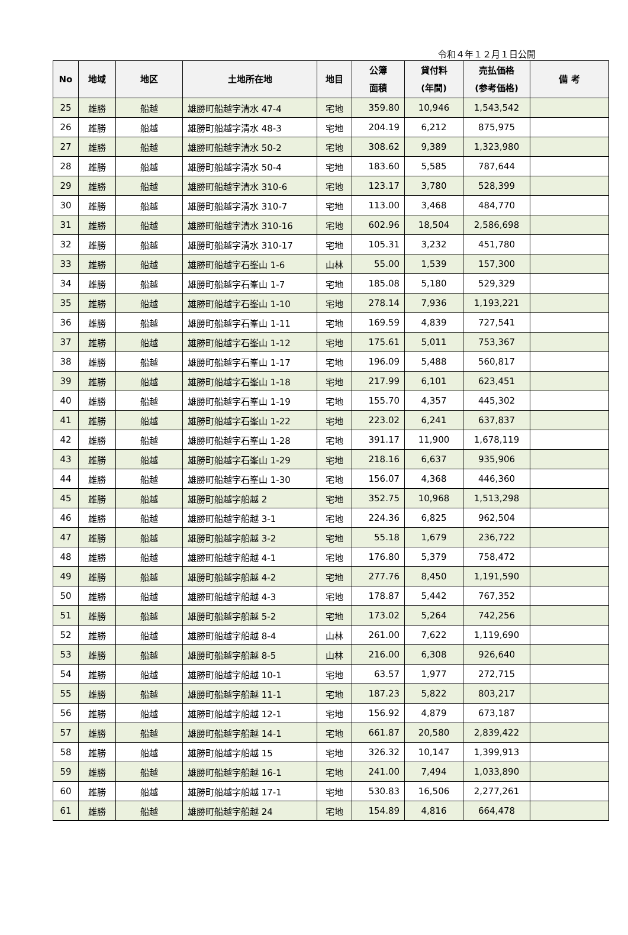令和４年１２月１日公開
| No | 地域 | 地区 | 土地所在地 | 地目 | 公簿 面積 | 貸付料 (年間) | 売払価格 (参考価格) | 備 考 |
| --- | --- | --- | --- | --- | --- | --- | --- | --- |
| 25 | 雄勝 | 船越 | 雄勝町船越字清水 47-4 | 宅地 | 359.80 | 10,946 | 1,543,542 | |
| 26 | 雄勝 | 船越 | 雄勝町船越字清水 48-3 | 宅地 | 204.19 | 6,212 | 875,975 | |
| 27 | 雄勝 | 船越 | 雄勝町船越字清水 50-2 | 宅地 | 308.62 | 9,389 | 1,323,980 | |
| 28 | 雄勝 | 船越 | 雄勝町船越字清水 50-4 | 宅地 | 183.60 | 5,585 | 787,644 | |
| 29 | 雄勝 | 船越 | 雄勝町船越字清水 310-6 | 宅地 | 123.17 | 3,780 | 528,399 | |
| 30 | 雄勝 | 船越 | 雄勝町船越字清水 310-7 | 宅地 | 113.00 | 3,468 | 484,770 | |
| 31 | 雄勝 | 船越 | 雄勝町船越字清水 310-16 | 宅地 | 602.96 | 18,504 | 2,586,698 | |
| 32 | 雄勝 | 船越 | 雄勝町船越字清水 310-17 | 宅地 | 105.31 | 3,232 | 451,780 | |
| 33 | 雄勝 | 船越 | 雄勝町船越字石峯山 1-6 | 山林 | 55.00 | 1,539 | 157,300 | |
| 34 | 雄勝 | 船越 | 雄勝町船越字石峯山 1-7 | 宅地 | 185.08 | 5,180 | 529,329 | |
| 35 | 雄勝 | 船越 | 雄勝町船越字石峯山 1-10 | 宅地 | 278.14 | 7,936 | 1,193,221 | |
| 36 | 雄勝 | 船越 | 雄勝町船越字石峯山 1-11 | 宅地 | 169.59 | 4,839 | 727,541 | |
| 37 | 雄勝 | 船越 | 雄勝町船越字石峯山 1-12 | 宅地 | 175.61 | 5,011 | 753,367 | |
| 38 | 雄勝 | 船越 | 雄勝町船越字石峯山 1-17 | 宅地 | 196.09 | 5,488 | 560,817 | |
| 39 | 雄勝 | 船越 | 雄勝町船越字石峯山 1-18 | 宅地 | 217.99 | 6,101 | 623,451 | |
| 40 | 雄勝 | 船越 | 雄勝町船越字石峯山 1-19 | 宅地 | 155.70 | 4,357 | 445,302 | |
| 41 | 雄勝 | 船越 | 雄勝町船越字石峯山 1-22 | 宅地 | 223.02 | 6,241 | 637,837 | |
| 42 | 雄勝 | 船越 | 雄勝町船越字石峯山 1-28 | 宅地 | 391.17 | 11,900 | 1,678,119 | |
| 43 | 雄勝 | 船越 | 雄勝町船越字石峯山 1-29 | 宅地 | 218.16 | 6,637 | 935,906 | |
| 44 | 雄勝 | 船越 | 雄勝町船越字石峯山 1-30 | 宅地 | 156.07 | 4,368 | 446,360 | |
| 45 | 雄勝 | 船越 | 雄勝町船越字船越 2 | 宅地 | 352.75 | 10,968 | 1,513,298 | |
| 46 | 雄勝 | 船越 | 雄勝町船越字船越 3-1 | 宅地 | 224.36 | 6,825 | 962,504 | |
| 47 | 雄勝 | 船越 | 雄勝町船越字船越 3-2 | 宅地 | 55.18 | 1,679 | 236,722 | |
| 48 | 雄勝 | 船越 | 雄勝町船越字船越 4-1 | 宅地 | 176.80 | 5,379 | 758,472 | |
| 49 | 雄勝 | 船越 | 雄勝町船越字船越 4-2 | 宅地 | 277.76 | 8,450 | 1,191,590 | |
| 50 | 雄勝 | 船越 | 雄勝町船越字船越 4-3 | 宅地 | 178.87 | 5,442 | 767,352 | |
| 51 | 雄勝 | 船越 | 雄勝町船越字船越 5-2 | 宅地 | 173.02 | 5,264 | 742,256 | |
| 52 | 雄勝 | 船越 | 雄勝町船越字船越 8-4 | 山林 | 261.00 | 7,622 | 1,119,690 | |
| 53 | 雄勝 | 船越 | 雄勝町船越字船越 8-5 | 山林 | 216.00 | 6,308 | 926,640 | |
| 54 | 雄勝 | 船越 | 雄勝町船越字船越 10-1 | 宅地 | 63.57 | 1,977 | 272,715 | |
| 55 | 雄勝 | 船越 | 雄勝町船越字船越 11-1 | 宅地 | 187.23 | 5,822 | 803,217 | |
| 56 | 雄勝 | 船越 | 雄勝町船越字船越 12-1 | 宅地 | 156.92 | 4,879 | 673,187 | |
| 57 | 雄勝 | 船越 | 雄勝町船越字船越 14-1 | 宅地 | 661.87 | 20,580 | 2,839,422 | |
| 58 | 雄勝 | 船越 | 雄勝町船越字船越 15 | 宅地 | 326.32 | 10,147 | 1,399,913 | |
| 59 | 雄勝 | 船越 | 雄勝町船越字船越 16-1 | 宅地 | 241.00 | 7,494 | 1,033,890 | |
| 60 | 雄勝 | 船越 | 雄勝町船越字船越 17-1 | 宅地 | 530.83 | 16,506 | 2,277,261 | |
| 61 | 雄勝 | 船越 | 雄勝町船越字船越 24 | 宅地 | 154.89 | 4,816 | 664,478 | |